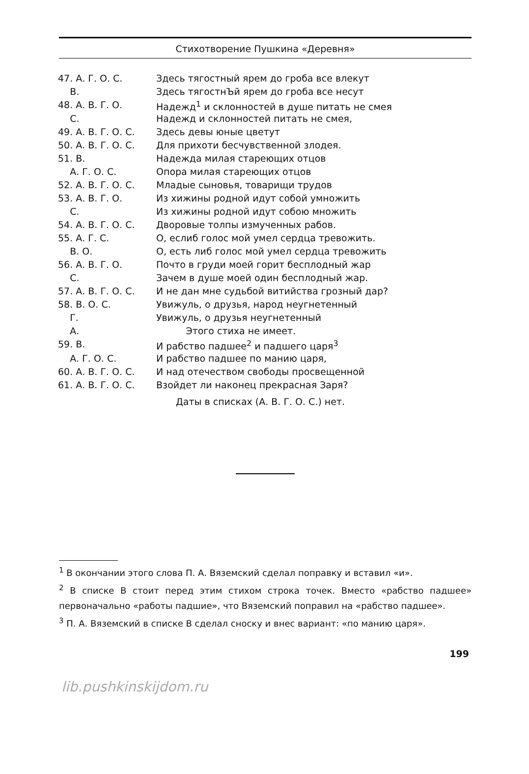Стихотворение Пушкина «Деревня»
| 47. А. Г. О. С. | Здесь тягостный ярем до гроба все влекут |
| В. | Здесь тягостнЪй ярем до гроба все несут |
| 48. А. В. Г. О. | Надежд<sup>1</sup> и склонностей в душе питать не смея |
| С. | Надежд и склонностей питать не смея, |
| 49. А. В. Г. О. С. | Здесь девы юные цветут |
| 50. А. В. Г. О. С. | Для прихоти бесчувственной злодея. |
| 51. В. | Надежда милая стареющих отцов |
| А. Г. О. С. | Опора милая стареющих отцов |
| 52. А. В. Г. О. С. | Младые сыновья, товарищи трудов |
| 53. А. В. Г. О. | Из хижины родной идут собой умножить |
| С. | Из хижины родной идут собою множить |
| 54. А. В. Г. О. С. | Дворовые толпы измученных рабов. |
| 55. А. Г. С. | О, еслиб голос мой умел сердца тревожить. |
| В. О. | О, есть либ голос мой умел сердца тревожить |
| 56. А. В. Г. О. | Почто в груди моей горит бесплодный жар |
| С. | Зачем в душе моей один бесплодный жар. |
| 57. А. В. Г. О. С. | И не дан мне судьбой витийства грозный дар? |
| 58. В. О. С. | Увижуль, о друзья, народ неугнетенный |
| Г. | Увижуль, о друзья неугнетенный |
| А. | Этого стиха не имеет. |
| 59. В. | И рабство падшее<sup>2</sup> и падшего царя<sup>3</sup> |
| А. Г. О. С. | И рабство падшее по манию царя, |
| 60. А. В. Г. О. С. | И над отечеством свободы просвещенной |
| 61. А. В. Г. О. С. | Взойдет ли наконец прекрасная Заря? |
Даты в списках (А. В. Г. О. С.) нет.
<sup>1</sup> В окончании этого слова П. А. Вяземский сделал поправку и вставил «и».
<sup>2</sup> В списке В стоит перед этим стихом строка точек. Вместо «рабство падшее» первоначально «работы падшие», что Вяземский поправил на «рабство падшее».
<sup>3</sup> П. А. Вяземский в списке В сделал сноску и внес вариант: «по манию царя».
199
lib.pushkinskijdom.ru